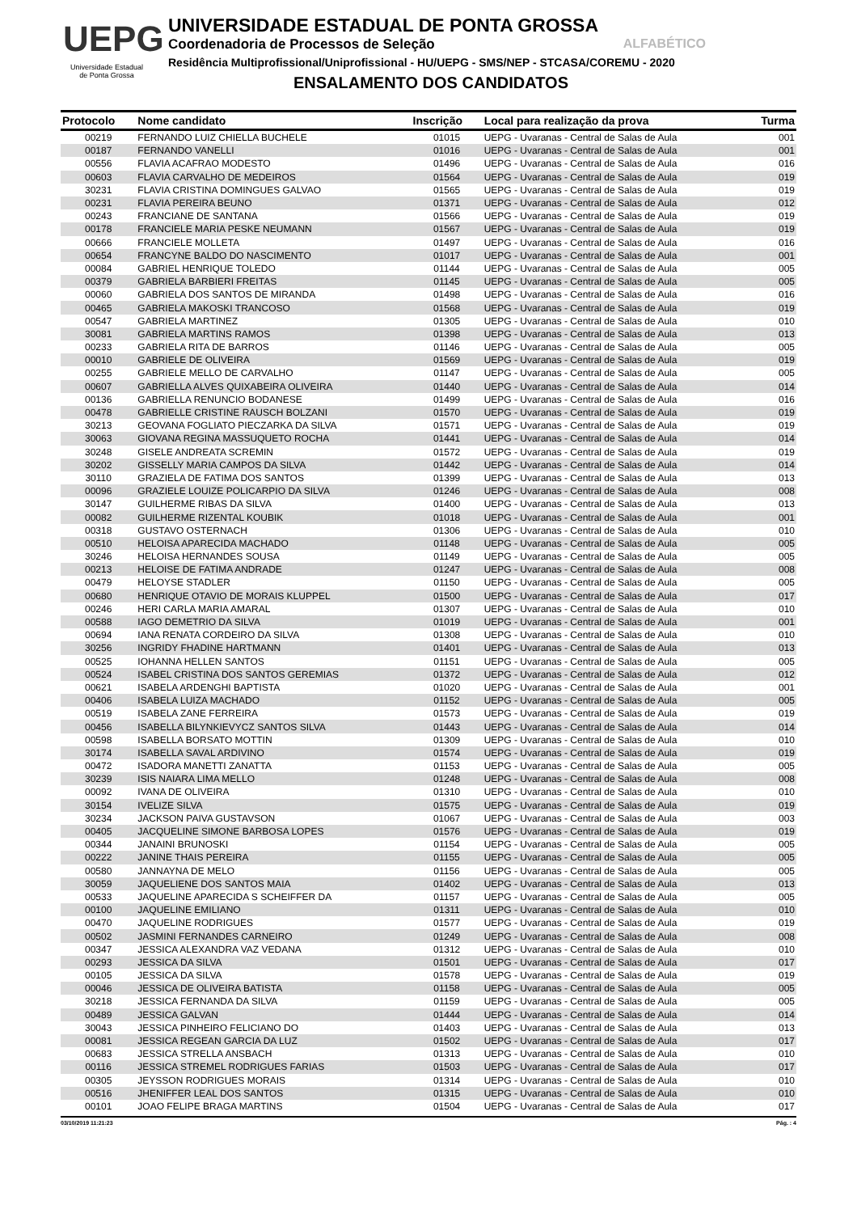UEPG
Universidade Estadual
de Ponta Grossa
UNIVERSIDADE ESTADUAL DE PONTA GROSSA
Coordenadoria de Processos de Seleção ALFABÉTICO
Residência Multiprofissional/Uniprofissional - HU/UEPG - SMS/NEP - STCASA/COREMU - 2020
ENSALAMENTO DOS CANDIDATOS
| Protocolo | Nome candidato | Inscrição | Local para realização da prova | Turma |
| --- | --- | --- | --- | --- |
| 00219 | FERNANDO LUIZ CHIELLA BUCHELE | 01015 | UEPG - Uvaranas - Central de Salas de Aula | 001 |
| 00187 | FERNANDO VANELLI | 01016 | UEPG - Uvaranas - Central de Salas de Aula | 001 |
| 00556 | FLAVIA ACAFRAO MODESTO | 01496 | UEPG - Uvaranas - Central de Salas de Aula | 016 |
| 00603 | FLAVIA CARVALHO DE MEDEIROS | 01564 | UEPG - Uvaranas - Central de Salas de Aula | 019 |
| 30231 | FLAVIA CRISTINA DOMINGUES GALVAO | 01565 | UEPG - Uvaranas - Central de Salas de Aula | 019 |
| 00231 | FLAVIA PEREIRA BEUNO | 01371 | UEPG - Uvaranas - Central de Salas de Aula | 012 |
| 00243 | FRANCIANE DE SANTANA | 01566 | UEPG - Uvaranas - Central de Salas de Aula | 019 |
| 00178 | FRANCIELE MARIA PESKE NEUMANN | 01567 | UEPG - Uvaranas - Central de Salas de Aula | 019 |
| 00666 | FRANCIELE MOLLETA | 01497 | UEPG - Uvaranas - Central de Salas de Aula | 016 |
| 00654 | FRANCYNE BALDO DO NASCIMENTO | 01017 | UEPG - Uvaranas - Central de Salas de Aula | 001 |
| 00084 | GABRIEL HENRIQUE TOLEDO | 01144 | UEPG - Uvaranas - Central de Salas de Aula | 005 |
| 00379 | GABRIELA BARBIERI FREITAS | 01145 | UEPG - Uvaranas - Central de Salas de Aula | 005 |
| 00060 | GABRIELA DOS SANTOS DE MIRANDA | 01498 | UEPG - Uvaranas - Central de Salas de Aula | 016 |
| 00465 | GABRIELA MAKOSKI TRANCOSO | 01568 | UEPG - Uvaranas - Central de Salas de Aula | 019 |
| 00547 | GABRIELA MARTINEZ | 01305 | UEPG - Uvaranas - Central de Salas de Aula | 010 |
| 30081 | GABRIELA MARTINS RAMOS | 01398 | UEPG - Uvaranas - Central de Salas de Aula | 013 |
| 00233 | GABRIELA RITA DE BARROS | 01146 | UEPG - Uvaranas - Central de Salas de Aula | 005 |
| 00010 | GABRIELE DE OLIVEIRA | 01569 | UEPG - Uvaranas - Central de Salas de Aula | 019 |
| 00255 | GABRIELE MELLO DE CARVALHO | 01147 | UEPG - Uvaranas - Central de Salas de Aula | 005 |
| 00607 | GABRIELLA ALVES QUIXABEIRA OLIVEIRA | 01440 | UEPG - Uvaranas - Central de Salas de Aula | 014 |
| 00136 | GABRIELLA RENUNCIO BODANESE | 01499 | UEPG - Uvaranas - Central de Salas de Aula | 016 |
| 00478 | GABRIELLE CRISTINE RAUSCH BOLZANI | 01570 | UEPG - Uvaranas - Central de Salas de Aula | 019 |
| 30213 | GEOVANA FOGLIATO PIECZARKA DA SILVA | 01571 | UEPG - Uvaranas - Central de Salas de Aula | 019 |
| 30063 | GIOVANA REGINA MASSUQUETO ROCHA | 01441 | UEPG - Uvaranas - Central de Salas de Aula | 014 |
| 30248 | GISELE ANDREATA SCREMIN | 01572 | UEPG - Uvaranas - Central de Salas de Aula | 019 |
| 30202 | GISSELLY MARIA CAMPOS DA SILVA | 01442 | UEPG - Uvaranas - Central de Salas de Aula | 014 |
| 30110 | GRAZIELA DE FATIMA DOS SANTOS | 01399 | UEPG - Uvaranas - Central de Salas de Aula | 013 |
| 00096 | GRAZIELE LOUIZE POLICARPIO DA SILVA | 01246 | UEPG - Uvaranas - Central de Salas de Aula | 008 |
| 30147 | GUILHERME RIBAS DA SILVA | 01400 | UEPG - Uvaranas - Central de Salas de Aula | 013 |
| 00082 | GUILHERME RIZENTAL KOUBIK | 01018 | UEPG - Uvaranas - Central de Salas de Aula | 001 |
| 00318 | GUSTAVO OSTERNACH | 01306 | UEPG - Uvaranas - Central de Salas de Aula | 010 |
| 00510 | HELOISA APARECIDA MACHADO | 01148 | UEPG - Uvaranas - Central de Salas de Aula | 005 |
| 30246 | HELOISA HERNANDES SOUSA | 01149 | UEPG - Uvaranas - Central de Salas de Aula | 005 |
| 00213 | HELOISE DE FATIMA ANDRADE | 01247 | UEPG - Uvaranas - Central de Salas de Aula | 008 |
| 00479 | HELOYSE STADLER | 01150 | UEPG - Uvaranas - Central de Salas de Aula | 005 |
| 00680 | HENRIQUE OTAVIO DE MORAIS KLUPPEL | 01500 | UEPG - Uvaranas - Central de Salas de Aula | 017 |
| 00246 | HERI CARLA MARIA AMARAL | 01307 | UEPG - Uvaranas - Central de Salas de Aula | 010 |
| 00588 | IAGO DEMETRIO DA SILVA | 01019 | UEPG - Uvaranas - Central de Salas de Aula | 001 |
| 00694 | IANA RENATA CORDEIRO DA SILVA | 01308 | UEPG - Uvaranas - Central de Salas de Aula | 010 |
| 30256 | INGRIDY FHADINE HARTMANN | 01401 | UEPG - Uvaranas - Central de Salas de Aula | 013 |
| 00525 | IOHANNA HELLEN SANTOS | 01151 | UEPG - Uvaranas - Central de Salas de Aula | 005 |
| 00524 | ISABEL CRISTINA DOS SANTOS GEREMIAS | 01372 | UEPG - Uvaranas - Central de Salas de Aula | 012 |
| 00621 | ISABELA ARDENGHI BAPTISTA | 01020 | UEPG - Uvaranas - Central de Salas de Aula | 001 |
| 00406 | ISABELA LUIZA MACHADO | 01152 | UEPG - Uvaranas - Central de Salas de Aula | 005 |
| 00519 | ISABELA ZANE FERREIRA | 01573 | UEPG - Uvaranas - Central de Salas de Aula | 019 |
| 00456 | ISABELLA BILYNKIEVYCZ SANTOS SILVA | 01443 | UEPG - Uvaranas - Central de Salas de Aula | 014 |
| 00598 | ISABELLA BORSATO MOTTIN | 01309 | UEPG - Uvaranas - Central de Salas de Aula | 010 |
| 30174 | ISABELLA SAVAL ARDIVINO | 01574 | UEPG - Uvaranas - Central de Salas de Aula | 019 |
| 00472 | ISADORA MANETTI ZANATTA | 01153 | UEPG - Uvaranas - Central de Salas de Aula | 005 |
| 30239 | ISIS NAIARA LIMA MELLO | 01248 | UEPG - Uvaranas - Central de Salas de Aula | 008 |
| 00092 | IVANA DE OLIVEIRA | 01310 | UEPG - Uvaranas - Central de Salas de Aula | 010 |
| 30154 | IVELIZE SILVA | 01575 | UEPG - Uvaranas - Central de Salas de Aula | 019 |
| 30234 | JACKSON PAIVA GUSTAVSON | 01067 | UEPG - Uvaranas - Central de Salas de Aula | 003 |
| 00405 | JACQUELINE SIMONE BARBOSA LOPES | 01576 | UEPG - Uvaranas - Central de Salas de Aula | 019 |
| 00344 | JANAINI BRUNOSKI | 01154 | UEPG - Uvaranas - Central de Salas de Aula | 005 |
| 00222 | JANINE THAIS PEREIRA | 01155 | UEPG - Uvaranas - Central de Salas de Aula | 005 |
| 00580 | JANNAYNA DE MELO | 01156 | UEPG - Uvaranas - Central de Salas de Aula | 005 |
| 30059 | JAQUELIENE DOS SANTOS MAIA | 01402 | UEPG - Uvaranas - Central de Salas de Aula | 013 |
| 00533 | JAQUELINE APARECIDA S SCHEIFFER DA | 01157 | UEPG - Uvaranas - Central de Salas de Aula | 005 |
| 00100 | JAQUELINE EMILIANO | 01311 | UEPG - Uvaranas - Central de Salas de Aula | 010 |
| 00470 | JAQUELINE RODRIGUES | 01577 | UEPG - Uvaranas - Central de Salas de Aula | 019 |
| 00502 | JASMINI FERNANDES CARNEIRO | 01249 | UEPG - Uvaranas - Central de Salas de Aula | 008 |
| 00347 | JESSICA ALEXANDRA VAZ VEDANA | 01312 | UEPG - Uvaranas - Central de Salas de Aula | 010 |
| 00293 | JESSICA DA SILVA | 01501 | UEPG - Uvaranas - Central de Salas de Aula | 017 |
| 00105 | JESSICA DA SILVA | 01578 | UEPG - Uvaranas - Central de Salas de Aula | 019 |
| 00046 | JESSICA DE OLIVEIRA BATISTA | 01158 | UEPG - Uvaranas - Central de Salas de Aula | 005 |
| 30218 | JESSICA FERNANDA DA SILVA | 01159 | UEPG - Uvaranas - Central de Salas de Aula | 005 |
| 00489 | JESSICA GALVAN | 01444 | UEPG - Uvaranas - Central de Salas de Aula | 014 |
| 30043 | JESSICA PINHEIRO FELICIANO DO | 01403 | UEPG - Uvaranas - Central de Salas de Aula | 013 |
| 00081 | JESSICA REGEAN GARCIA DA LUZ | 01502 | UEPG - Uvaranas - Central de Salas de Aula | 017 |
| 00683 | JESSICA STRELLA ANSBACH | 01313 | UEPG - Uvaranas - Central de Salas de Aula | 010 |
| 00116 | JESSICA STREMEL RODRIGUES FARIAS | 01503 | UEPG - Uvaranas - Central de Salas de Aula | 017 |
| 00305 | JEYSSON RODRIGUES MORAIS | 01314 | UEPG - Uvaranas - Central de Salas de Aula | 010 |
| 00516 | JHENIFFER LEAL DOS SANTOS | 01315 | UEPG - Uvaranas - Central de Salas de Aula | 010 |
| 00101 | JOAO FELIPE BRAGA MARTINS | 01504 | UEPG - Uvaranas - Central de Salas de Aula | 017 |
03/10/2019 11:21:23 Pág. : 4